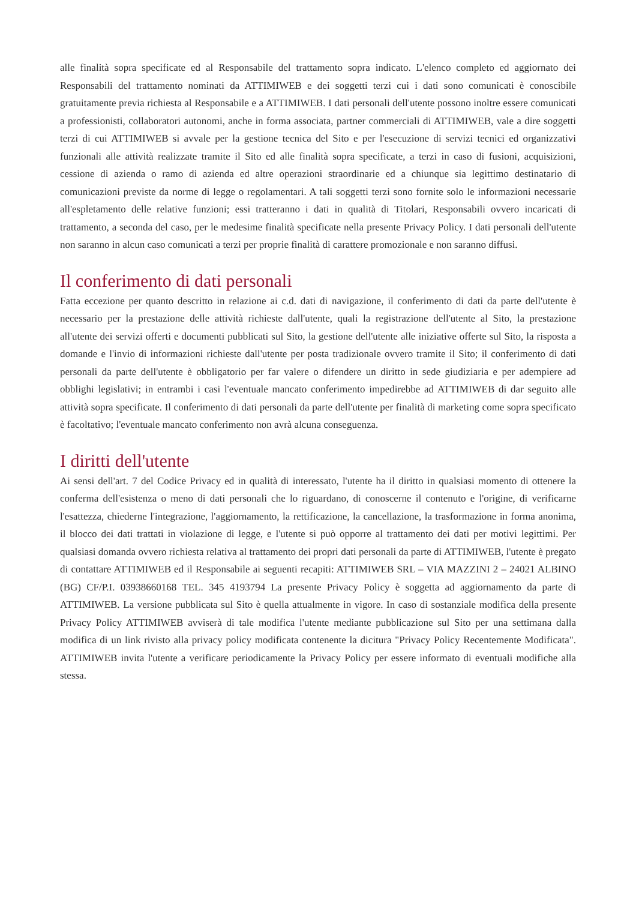alle finalità sopra specificate ed al Responsabile del trattamento sopra indicato. L'elenco completo ed aggiornato dei Responsabili del trattamento nominati da ATTIMIWEB e dei soggetti terzi cui i dati sono comunicati è conoscibile gratuitamente previa richiesta al Responsabile e a ATTIMIWEB. I dati personali dell'utente possono inoltre essere comunicati a professionisti, collaboratori autonomi, anche in forma associata, partner commerciali di ATTIMIWEB, vale a dire soggetti terzi di cui ATTIMIWEB si avvale per la gestione tecnica del Sito e per l'esecuzione di servizi tecnici ed organizzativi funzionali alle attività realizzate tramite il Sito ed alle finalità sopra specificate, a terzi in caso di fusioni, acquisizioni, cessione di azienda o ramo di azienda ed altre operazioni straordinarie ed a chiunque sia legittimo destinatario di comunicazioni previste da norme di legge o regolamentari. A tali soggetti terzi sono fornite solo le informazioni necessarie all'espletamento delle relative funzioni; essi tratteranno i dati in qualità di Titolari, Responsabili ovvero incaricati di trattamento, a seconda del caso, per le medesime finalità specificate nella presente Privacy Policy. I dati personali dell'utente non saranno in alcun caso comunicati a terzi per proprie finalità di carattere promozionale e non saranno diffusi.
Il conferimento di dati personali
Fatta eccezione per quanto descritto in relazione ai c.d. dati di navigazione, il conferimento di dati da parte dell'utente è necessario per la prestazione delle attività richieste dall'utente, quali la registrazione dell'utente al Sito, la prestazione all'utente dei servizi offerti e documenti pubblicati sul Sito, la gestione dell'utente alle iniziative offerte sul Sito, la risposta a domande e l'invio di informazioni richieste dall'utente per posta tradizionale ovvero tramite il Sito; il conferimento di dati personali da parte dell'utente è obbligatorio per far valere o difendere un diritto in sede giudiziaria e per adempiere ad obblighi legislativi; in entrambi i casi l'eventuale mancato conferimento impedirebbe ad ATTIMIWEB di dar seguito alle attività sopra specificate. Il conferimento di dati personali da parte dell'utente per finalità di marketing come sopra specificato è facoltativo; l'eventuale mancato conferimento non avrà alcuna conseguenza.
I diritti dell'utente
Ai sensi dell'art. 7 del Codice Privacy ed in qualità di interessato, l'utente ha il diritto in qualsiasi momento di ottenere la conferma dell'esistenza o meno di dati personali che lo riguardano, di conoscerne il contenuto e l'origine, di verificarne l'esattezza, chiederne l'integrazione, l'aggiornamento, la rettificazione, la cancellazione, la trasformazione in forma anonima, il blocco dei dati trattati in violazione di legge, e l'utente si può opporre al trattamento dei dati per motivi legittimi. Per qualsiasi domanda ovvero richiesta relativa al trattamento dei propri dati personali da parte di ATTIMIWEB, l'utente è pregato di contattare ATTIMIWEB ed il Responsabile ai seguenti recapiti: ATTIMIWEB SRL – VIA MAZZINI 2 – 24021 ALBINO (BG) CF/P.I. 03938660168 TEL. 345 4193794 La presente Privacy Policy è soggetta ad aggiornamento da parte di ATTIMIWEB. La versione pubblicata sul Sito è quella attualmente in vigore. In caso di sostanziale modifica della presente Privacy Policy ATTIMIWEB avviserà di tale modifica l'utente mediante pubblicazione sul Sito per una settimana dalla modifica di un link rivisto alla privacy policy modificata contenente la dicitura "Privacy Policy Recentemente Modificata". ATTIMIWEB invita l'utente a verificare periodicamente la Privacy Policy per essere informato di eventuali modifiche alla stessa.